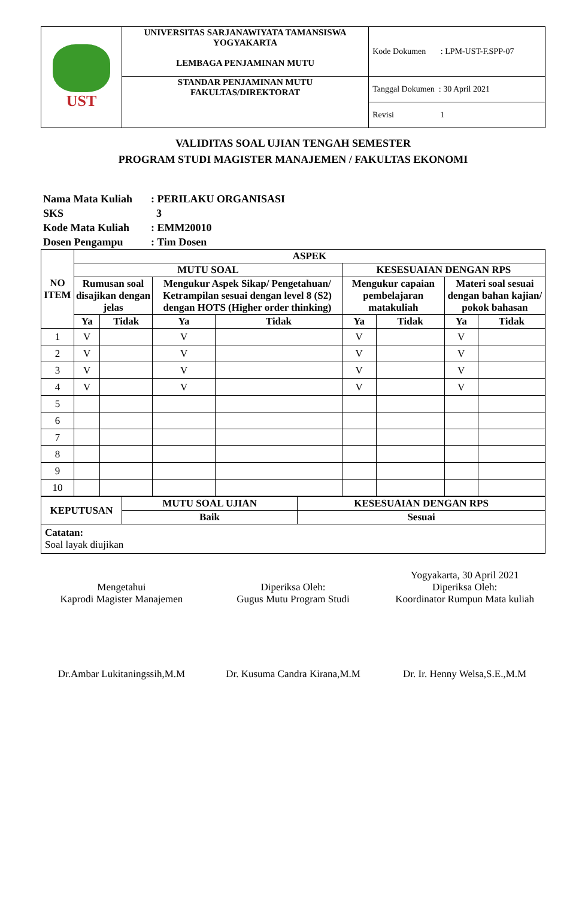| UST | UNIVERSITAS SARJANAWIYATA TAMANSISWA YOGYAKARTA LEMBAGA PENJAMINAN MUTU | Kode Dokumen : LPM-UST-F.SPP-07 |
| | STANDAR PENJAMINAN MUTU FAKULTAS/DIREKTORAT | Tanggal Dokumen : 30 April 2021 |
| | | Revisi 1 |
VALIDITAS SOAL UJIAN TENGAH SEMESTER
PROGRAM STUDI MAGISTER MANAJEMEN / FAKULTAS EKONOMI
Nama Mata Kuliah: PERILAKU ORGANISASI
SKS 3
Kode Mata Kuliah: EMM20010
Dosen Pengampu: Tim Dosen
| NO ITEM | ASPEK | | | | | | | |
| --- | --- | --- | --- | --- | --- | --- | --- | --- |
| | MUTU SOAL | | | | KESESUAIAN DENGAN RPS | | | |
| | Rumusan soal disajikan dengan jelas | | Mengukur Aspek Sikap/ Pengetahuan/ Ketrampilan sesuai dengan level 8 (S2) dengan HOTS (Higher order thinking) | | Mengukur capaian pembelajaran matakuliah | | Materi soal sesuai dengan bahan kajian/ pokok bahasan | |
| | Ya | Tidak | Ya | Tidak | Ya | Tidak | Ya | Tidak |
| 1 | V | | V | | V | | V | |
| 2 | V | | V | | V | | V | |
| 3 | V | | V | | V | | V | |
| 4 | V | | V | | V | | V | |
| 5 | | | | | | | | |
| 6 | | | | | | | | |
| 7 | | | | | | | | |
| 8 | | | | | | | | |
| 9 | | | | | | | | |
| 10 | | | | | | | | |
| KEPUTUSAN | MUTU SOAL UJIAN | KESESUAIAN DENGAN RPS |
| --- | --- | --- |
| | Baik | Sesuai |
| Catatan: Soal layak diujikan | | |
Mengetahui
Kaprodi Magister Manajemen
Dr.Ambar Lukitaningssih,M.M
Diperiksa Oleh:
Gugus Mutu Program Studi
Dr. Kusuma Candra Kirana,M.M
Yogyakarta, 30 April 2021
Diperiksa Oleh:
Koordinator Rumpun Mata kuliah
Dr. Ir. Henny Welsa,S.E.,M.M